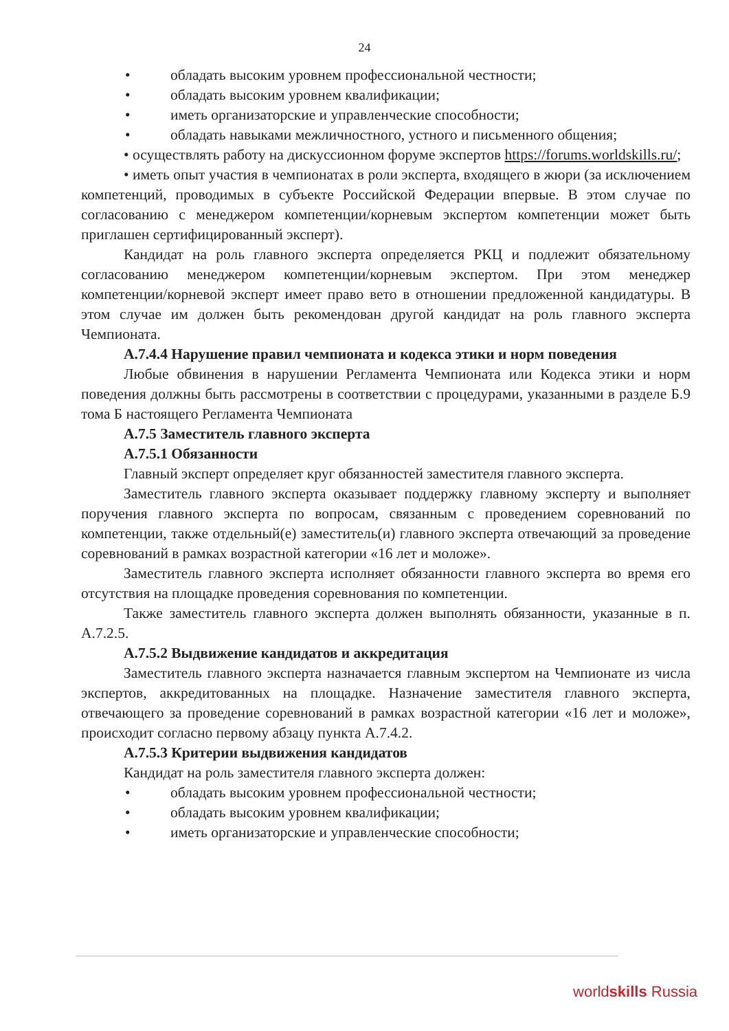24
• обладать высоким уровнем профессиональной честности;
• обладать высоким уровнем квалификации;
• иметь организаторские и управленческие способности;
• обладать навыками межличностного, устного и письменного общения;
• осуществлять работу на дискуссионном форуме экспертов https://forums.worldskills.ru/;
• иметь опыт участия в чемпионатах в роли эксперта, входящего в жюри (за исключением компетенций, проводимых в субъекте Российской Федерации впервые. В этом случае по согласованию с менеджером компетенции/корневым экспертом компетенции может быть приглашен сертифицированный эксперт).
Кандидат на роль главного эксперта определяется РКЦ и подлежит обязательному согласованию менеджером компетенции/корневым экспертом. При этом менеджер компетенции/корневой эксперт имеет право вето в отношении предложенной кандидатуры. В этом случае им должен быть рекомендован другой кандидат на роль главного эксперта Чемпионата.
А.7.4.4 Нарушение правил чемпионата и кодекса этики и норм поведения
Любые обвинения в нарушении Регламента Чемпионата или Кодекса этики и норм поведения должны быть рассмотрены в соответствии с процедурами, указанными в разделе Б.9 тома Б настоящего Регламента Чемпионата
А.7.5 Заместитель главного эксперта
А.7.5.1 Обязанности
Главный эксперт определяет круг обязанностей заместителя главного эксперта.
Заместитель главного эксперта оказывает поддержку главному эксперту и выполняет поручения главного эксперта по вопросам, связанным с проведением соревнований по компетенции, также отдельный(е) заместитель(и) главного эксперта отвечающий за проведение соревнований в рамках возрастной категории «16 лет и моложе».
Заместитель главного эксперта исполняет обязанности главного эксперта во время его отсутствия на площадке проведения соревнования по компетенции.
Также заместитель главного эксперта должен выполнять обязанности, указанные в п. А.7.2.5.
А.7.5.2 Выдвижение кандидатов и аккредитация
Заместитель главного эксперта назначается главным экспертом на Чемпионате из числа экспертов, аккредитованных на площадке. Назначение заместителя главного эксперта, отвечающего за проведение соревнований в рамках возрастной категории «16 лет и моложе», происходит согласно первому абзацу пункта А.7.4.2.
А.7.5.3 Критерии выдвижения кандидатов
Кандидат на роль заместителя главного эксперта должен:
• обладать высоким уровнем профессиональной честности;
• обладать высоким уровнем квалификации;
• иметь организаторские и управленческие способности;
worldskills Russia